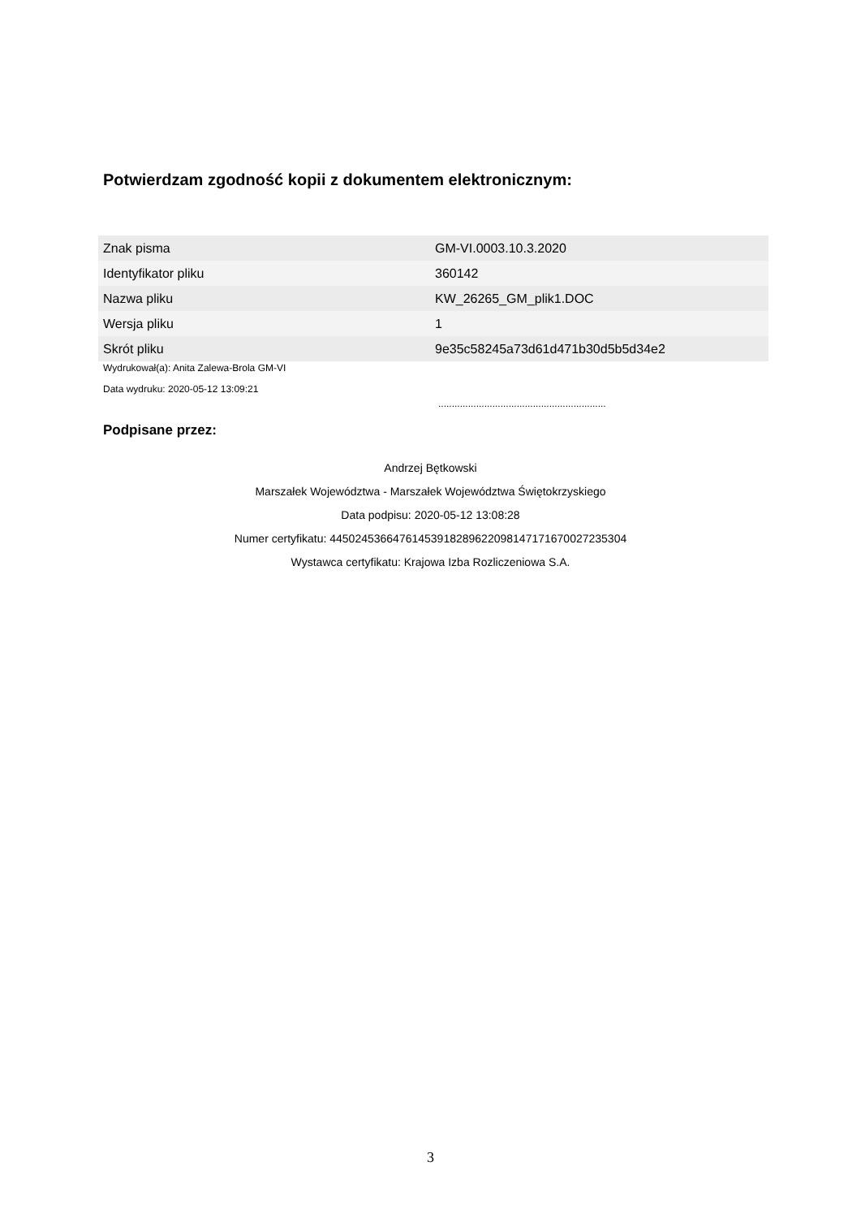Potwierdzam zgodność kopii z dokumentem elektronicznym:
| Znak pisma | GM-VI.0003.10.3.2020 |
| Identyfikator pliku | 360142 |
| Nazwa pliku | KW_26265_GM_plik1.DOC |
| Wersja pliku | 1 |
| Skrót pliku | 9e35c58245a73d61d471b30d5b5d34e2 |
Wydrukował(a): Anita Zalewa-Brola GM-VI
Data wydruku: 2020-05-12 13:09:21
..............................................................
Podpisane przez:
Andrzej Bętkowski
Marszałek Województwa - Marszałek Województwa Świętokrzyskiego
Data podpisu: 2020-05-12 13:08:28
Numer certyfikatu: 445024536647614539182896220981471716700272353­04
Wystawca certyfikatu: Krajowa Izba Rozliczeniowa S.A.
3